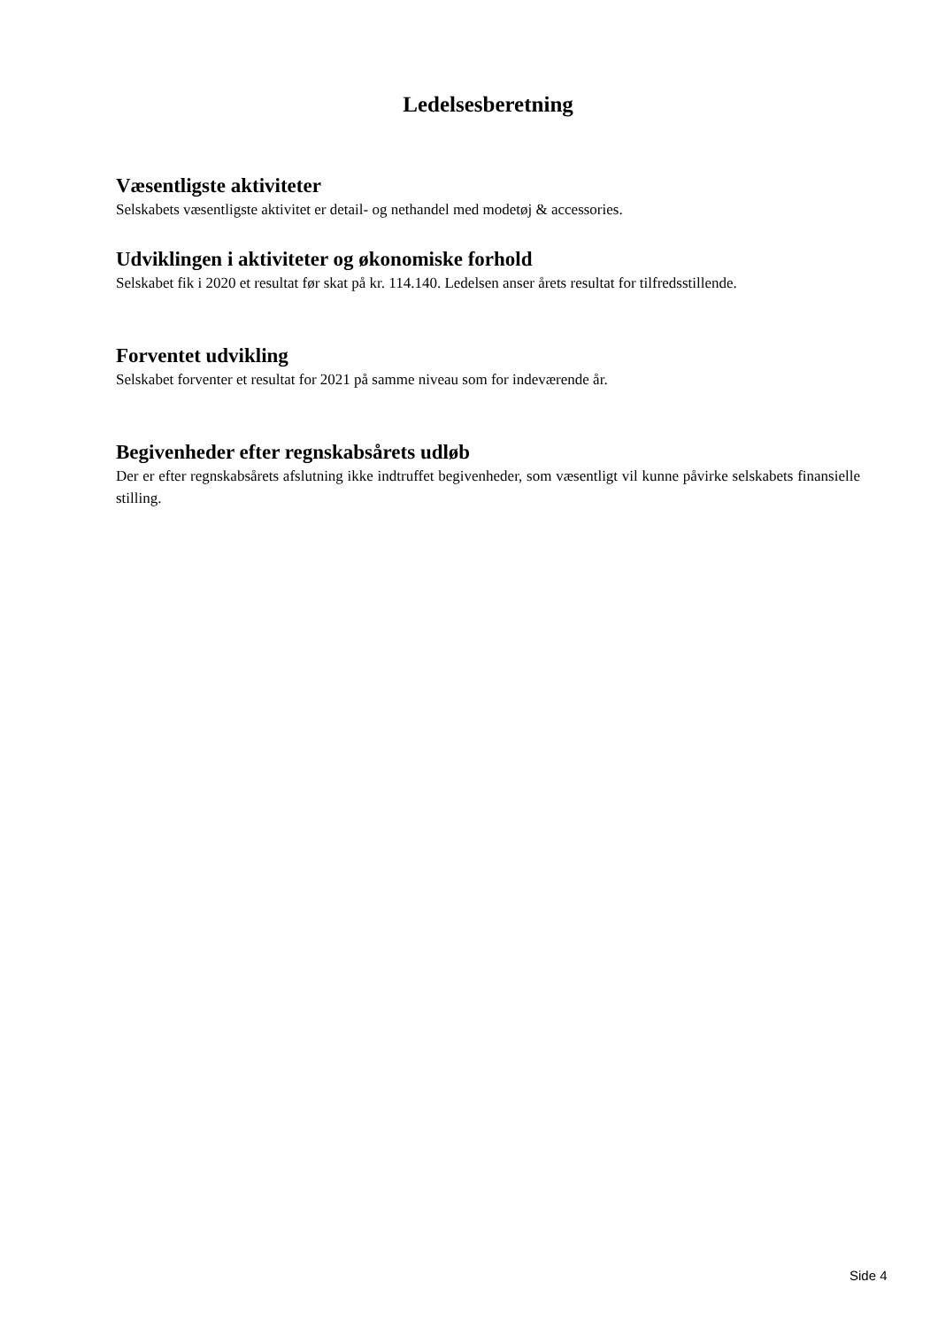Ledelsesberetning
Væsentligste aktiviteter
Selskabets væsentligste aktivitet er detail- og nethandel med modetøj & accessories.
Udviklingen i aktiviteter og økonomiske forhold
Selskabet fik i 2020 et resultat før skat på kr. 114.140. Ledelsen anser årets resultat for tilfredsstillende.
Forventet udvikling
Selskabet forventer et resultat for 2021 på samme niveau som for indeværende år.
Begivenheder efter regnskabsårets udløb
Der er efter regnskabsårets afslutning ikke indtruffet begivenheder, som væsentligt vil kunne påvirke selskabets finansielle stilling.
Side 4